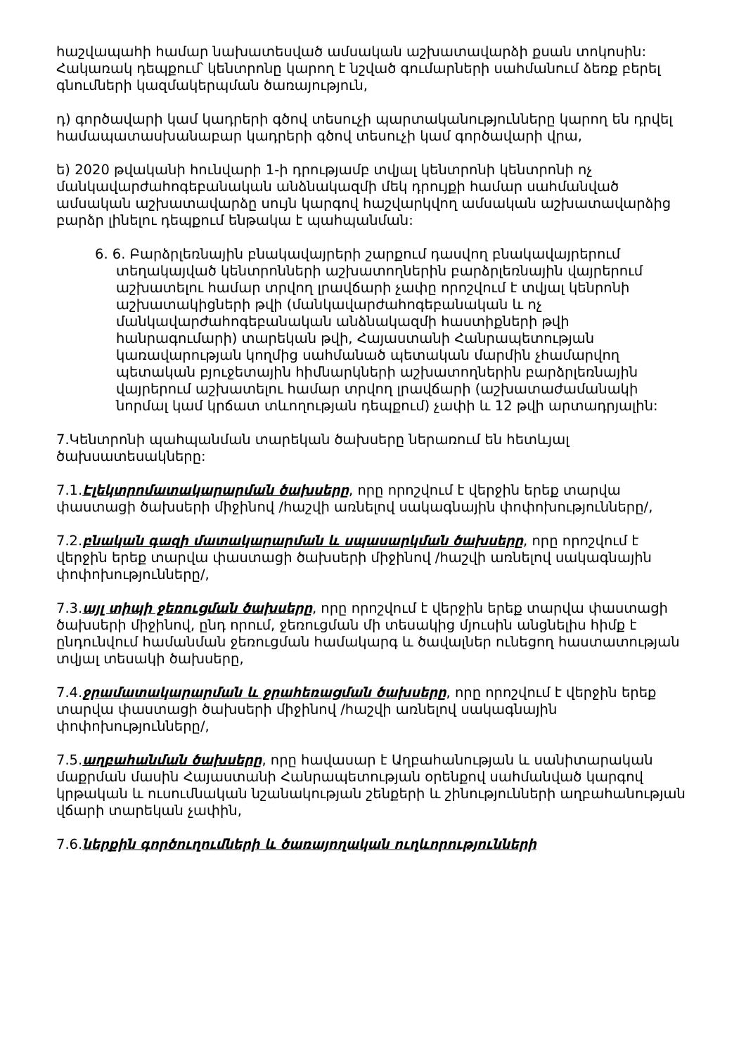հաշվապահի համար նախատեսված ամսական աշխատավարձի քսան տոկոսին: Հակառակ դեպքում՝ կենտրոնը կարող է նշված գումարների սահմանում ձեռք բերել գնումների կազմակերպման ծառայություն,
դ) գործավարի կամ կադրերի գծով տեսուչի պարտականությունները կարող են դրվել համապատասխանաբար կադրերի գծով տեսուչի կամ գործավարի վրա,
ե) 2020 թվականի հունվարի 1-ի դրությամբ տվյալ կենտրոնի կենտրոնի ոչ մանկավարժահոգեբանական անձնակազմի մեկ դրույքի համար սահմանված ամսական աշխատավարձը սույն կարգով հաշվարկվող ամսական աշխատավարձից բարձր լինելու դեպքում ենթակա է պահպանման:
6. 6. Բարձրլեռնային բնակավայրերի շարքում դասվող բնակավայրերում տեղակայված կենտրոնների աշխատողներին բարձրլեռնային վայրերում աշխատելու համար տրվող լրավճարի չափը որոշվում է տվյալ կենրոնի աշխատակիցների թվի (մանկավարժահոգեբանական և ոչ մանկավարժահոգեբանական անձնակազմի հաստիքների թվի հանրագումարի) տարեկան թվի, Հայաստանի Հանրապետության կառավարության կողմից սահմանած պետական մարմին չհամարվող պետական բյուջետային հիմնարկների աշխատողներին բարձրլեռնային վայրերում աշխատելու համար տրվող լրավճարի (աշխատաժամանակի նորմալ կամ կրճատ տևողության դեպքում) չափի և 12 թվի արտադրյալին:
7.Կենտրոնի պահպանման տարեկան ծախսերը ներառում են հետևյալ ծախսատեսակները:
7.1.Էլեկտրոմատակարարման ծախսերը, որը որոշվում է վերջին երեք տարվա փաստացի ծախսերի միջինով /հաշվի առնելով սակագնային փոփոխությունները/,
7.2.բնական գազի մատակարարման և սպասարկման ծախսերը, որը որոշվում է վերջին երեք տարվա փաստացի ծախսերի միջինով /հաշվի առնելով սակագնային փոփոխությունները/,
7.3.այլ տիպի ջեռուցման ծախսերը, որը որոշվում է վերջին երեք տարվա փաստացի ծախսերի միջինով, ընդ որում, ջեռուցման մի տեսակից մյուսին անցնելիս հիմք է ընդունվում համանման ջեռուցման համակարգ և ծավալներ ունեցող հաստատության տվյալ տեսակի ծախսերը,
7.4.ջրամատակարարման և ջրահեռացման ծախսերը, որը որոշվում է վերջին երեք տարվա փաստացի ծախսերի միջինով /հաշվի առնելով սակագնային փոփոխությունները/,
7.5.աղբահանման ծախսերը, որը հավասար է Աղբահանության և սանիտարական մաքրման մասին Հայաստանի Հանրապետության օրենքով սահմանված կարգով կրթական և ուսումնական նշանակության շենքերի և շինությունների աղբահանության վճարի տարեկան չափին,
7.6.ներքին գործուղումների և ծառայողական ուղևորությունների